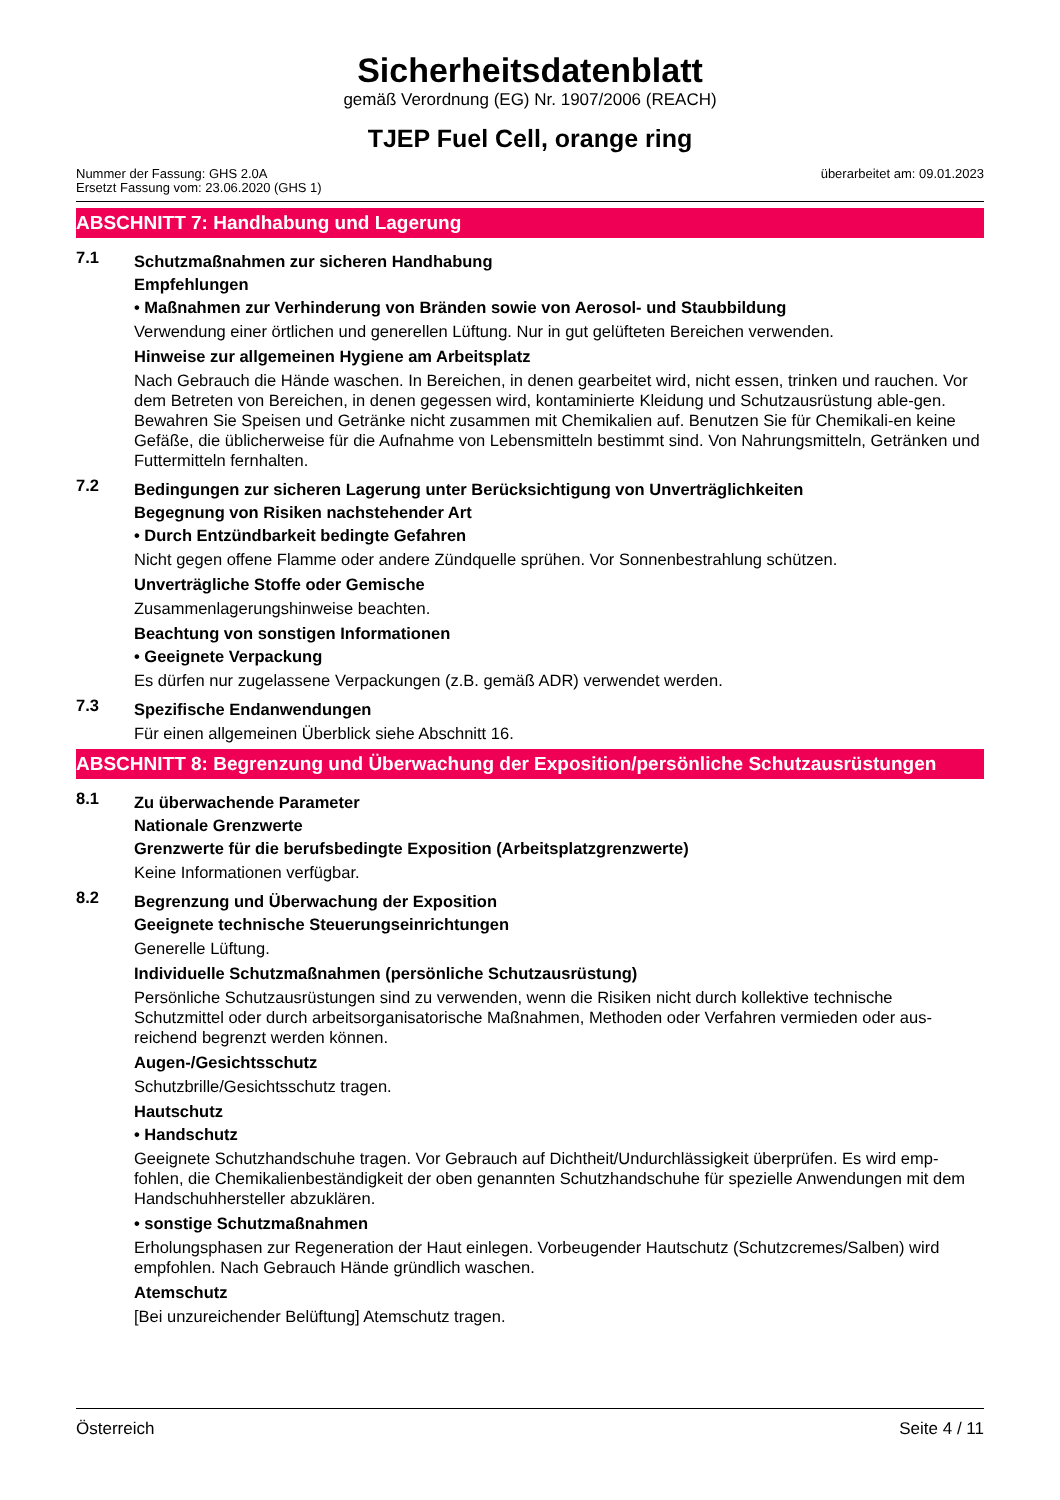Sicherheitsdatenblatt
gemäß Verordnung (EG) Nr. 1907/2006 (REACH)
TJEP Fuel Cell, orange ring
Nummer der Fassung: GHS 2.0A
Ersetzt Fassung vom: 23.06.2020 (GHS 1)
überarbeitet am: 09.01.2023
ABSCHNITT 7: Handhabung und Lagerung
7.1
Schutzmaßnahmen zur sicheren Handhabung
Empfehlungen
• Maßnahmen zur Verhinderung von Bränden sowie von Aerosol- und Staubbildung
Verwendung einer örtlichen und generellen Lüftung. Nur in gut gelüfteten Bereichen verwenden.
Hinweise zur allgemeinen Hygiene am Arbeitsplatz
Nach Gebrauch die Hände waschen. In Bereichen, in denen gearbeitet wird, nicht essen, trinken und rauchen. Vor dem Betreten von Bereichen, in denen gegessen wird, kontaminierte Kleidung und Schutzausrüstung able-gen. Bewahren Sie Speisen und Getränke nicht zusammen mit Chemikalien auf. Benutzen Sie für Chemikali-en keine Gefäße, die üblicherweise für die Aufnahme von Lebensmitteln bestimmt sind. Von Nahrungsmitteln, Getränken und Futtermitteln fernhalten.
7.2
Bedingungen zur sicheren Lagerung unter Berücksichtigung von Unverträglichkeiten
Begegnung von Risiken nachstehender Art
• Durch Entzündbarkeit bedingte Gefahren
Nicht gegen offene Flamme oder andere Zündquelle sprühen. Vor Sonnenbestrahlung schützen.
Unverträgliche Stoffe oder Gemische
Zusammenlagerungshinweise beachten.
Beachtung von sonstigen Informationen
• Geeignete Verpackung
Es dürfen nur zugelassene Verpackungen (z.B. gemäß ADR) verwendet werden.
7.3
Spezifische Endanwendungen
Für einen allgemeinen Überblick siehe Abschnitt 16.
ABSCHNITT 8: Begrenzung und Überwachung der Exposition/persönliche Schutzausrüstungen
8.1
Zu überwachende Parameter
Nationale Grenzwerte
Grenzwerte für die berufsbedingte Exposition (Arbeitsplatzgrenzwerte)
Keine Informationen verfügbar.
8.2
Begrenzung und Überwachung der Exposition
Geeignete technische Steuerungseinrichtungen
Generelle Lüftung.
Individuelle Schutzmaßnahmen (persönliche Schutzausrüstung)
Persönliche Schutzausrüstungen sind zu verwenden, wenn die Risiken nicht durch kollektive technische Schutzmittel oder durch arbeitsorganisatorische Maßnahmen, Methoden oder Verfahren vermieden oder aus-reichend begrenzt werden können.
Augen-/Gesichtsschutz
Schutzbrille/Gesichtsschutz tragen.
Hautschutz
• Handschutz
Geeignete Schutzhandschuhe tragen. Vor Gebrauch auf Dichtheit/Undurchlässigkeit überprüfen. Es wird emp-fohlen, die Chemikalienbeständigkeit der oben genannten Schutzhandschuhe für spezielle Anwendungen mit dem Handschuhhersteller abzuklären.
• sonstige Schutzmaßnahmen
Erholungsphasen zur Regeneration der Haut einlegen. Vorbeugender Hautschutz (Schutzcremes/Salben) wird empfohlen. Nach Gebrauch Hände gründlich waschen.
Atemschutz
[Bei unzureichender Belüftung] Atemschutz tragen.
Österreich Seite 4 / 11